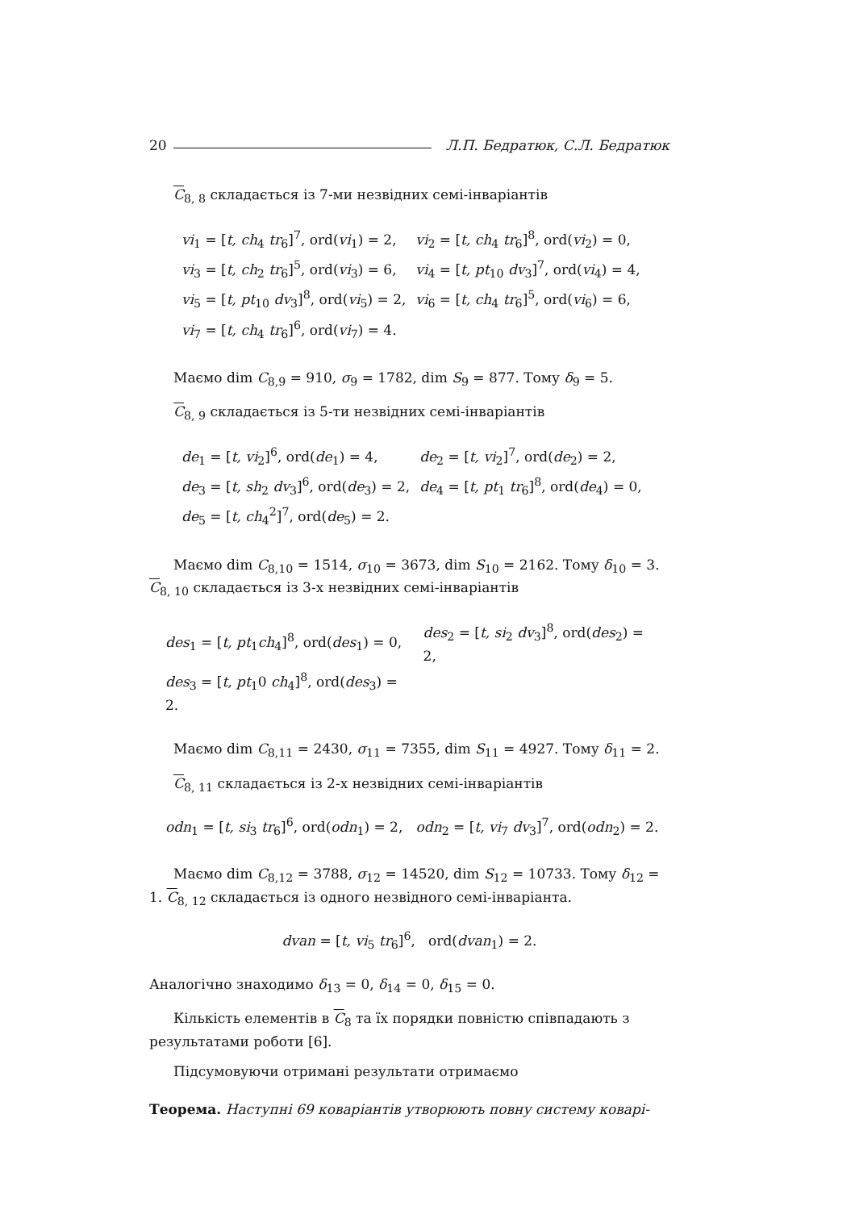20 Л.П. Бедратюк, С.Л. Бедратюк
C<sub>8, 8</sub> складається із 7-ми незвідних семі-інваріантів
| vi<sub>1</sub> = [ t, ch<sub>4</sub> tr<sub>6</sub>]<sup>7</sup>, ord( vi<sub>1</sub>) = 2, | vi<sub>2</sub> = [ t, ch<sub>4</sub> tr<sub>6</sub>]<sup>8</sup>, ord( vi<sub>2</sub>) = 0, |
| vi<sub>3</sub> = [ t, ch<sub>2</sub> tr<sub>6</sub>]<sup>5</sup>, ord( vi<sub>3</sub>) = 6, | vi<sub>4</sub> = [ t, pt<sub>10</sub> dv<sub>3</sub>]<sup>7</sup>, ord( vi<sub>4</sub>) = 4, |
| vi<sub>5</sub> = [ t, pt<sub>10</sub> dv<sub>3</sub>]<sup>8</sup>, ord( vi<sub>5</sub>) = 2, | vi<sub>6</sub> = [ t, ch<sub>4</sub> tr<sub>6</sub>]<sup>5</sup>, ord( vi<sub>6</sub>) = 6, |
| vi<sub>7</sub> = [ t, ch<sub>4</sub> tr<sub>6</sub>]<sup>6</sup>, ord( vi<sub>7</sub>) = 4. | |
Маємо dim C<sub>8,9</sub> = 910, σ<sub>9</sub> = 1782, dim S<sub>9</sub> = 877. Тому δ<sub>9</sub> = 5.
C<sub>8, 9</sub> складається із 5-ти незвідних семі-інваріантів
| de<sub>1</sub> = [ t, vi<sub>2</sub>]<sup>6</sup>, ord( de<sub>1</sub>) = 4, | de<sub>2</sub> = [ t, vi<sub>2</sub>]<sup>7</sup>, ord( de<sub>2</sub>) = 2, |
| de<sub>3</sub> = [ t, sh<sub>2</sub> dv<sub>3</sub>]<sup>6</sup>, ord( de<sub>3</sub>) = 2, | de<sub>4</sub> = [ t, pt<sub>1</sub> tr<sub>6</sub>]<sup>8</sup>, ord( de<sub>4</sub>) = 0, |
| de<sub>5</sub> = [ t, ch<sub>4</sub><sup>2</sup>]<sup>7</sup>, ord( de<sub>5</sub>) = 2. | |
Маємо dim C<sub>8,10</sub> = 1514, σ<sub>10</sub> = 3673, dim S<sub>10</sub> = 2162. Тому δ<sub>10</sub> = 3. C<sub>8, 10</sub> складається із 3-х незвідних семі-інваріантів
| des<sub>1</sub> = [ t, pt<sub>1</sub> ch<sub>4</sub>]<sup>8</sup>, ord( des<sub>1</sub>) = 0, | des<sub>2</sub> = [ t, si<sub>2</sub> dv<sub>3</sub>]<sup>8</sup>, ord( des<sub>2</sub>) = 2, |
| des<sub>3</sub> = [ t, pt<sub>1</sub>0 ch<sub>4</sub>]<sup>8</sup>, ord( des<sub>3</sub>) = 2. | |
Маємо dim C<sub>8,11</sub> = 2430, σ<sub>11</sub> = 7355, dim S<sub>11</sub> = 4927. Тому δ<sub>11</sub> = 2.
C<sub>8, 11</sub> складається із 2-х незвідних семі-інваріантів
odn<sub>1</sub> = [t, si<sub>3</sub> tr<sub>6</sub>]<sup>6</sup>, ord(odn<sub>1</sub>) = 2, odn<sub>2</sub> = [t, vi<sub>7</sub> dv<sub>3</sub>]<sup>7</sup>, ord(odn<sub>2</sub>) = 2.
Маємо dim C<sub>8,12</sub> = 3788, σ<sub>12</sub> = 14520, dim S<sub>12</sub> = 10733. Тому δ<sub>12</sub> = 1. C<sub>8, 12</sub> складається із одного незвідного семі-інваріанта.
dvan = [t, vi<sub>5</sub> tr<sub>6</sub>]<sup>6</sup>, ord(dvan<sub>1</sub>) = 2.
Аналогічно знаходимо δ<sub>13</sub> = 0, δ<sub>14</sub> = 0, δ<sub>15</sub> = 0.
Кількість елементів в C<sub>8</sub> та їх порядки повністю співпадають з результатами роботи [6].
Підсумовуючи отримані результати отримаємо
Теорема. Наступні 69 коваріантів утворюють повну систему коварі-